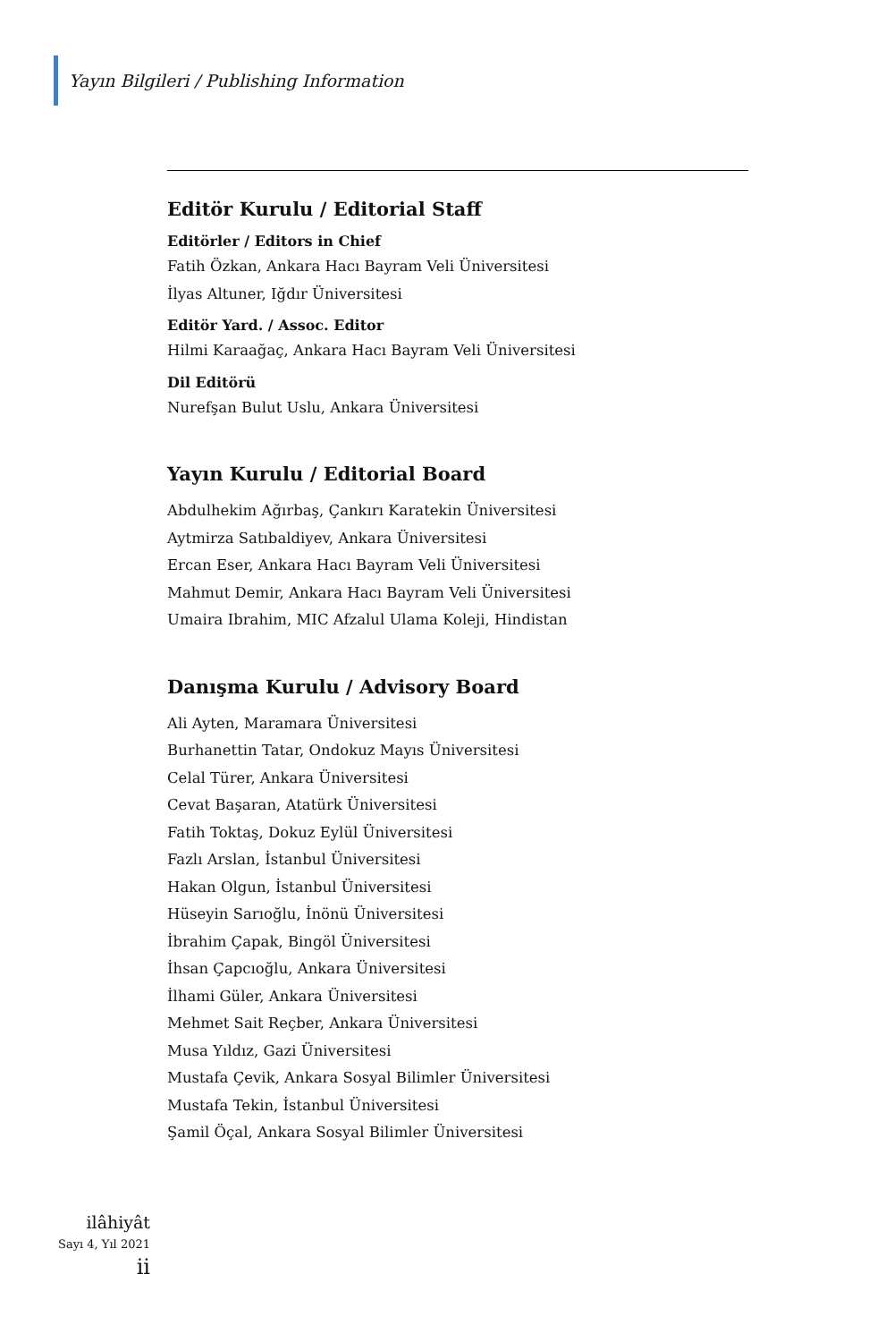Yayın Bilgileri / Publishing Information
Editör Kurulu / Editorial Staff
Editörler / Editors in Chief
Fatih Özkan, Ankara Hacı Bayram Veli Üniversitesi
İlyas Altuner, Iğdır Üniversitesi
Editör Yard. / Assoc. Editor
Hilmi Karaağaç, Ankara Hacı Bayram Veli Üniversitesi
Dil Editörü
Nurefşan Bulut Uslu, Ankara Üniversitesi
Yayın Kurulu / Editorial Board
Abdulhekim Ağırbaş, Çankırı Karatekin Üniversitesi
Aytmirza Satıbaldiyev, Ankara Üniversitesi
Ercan Eser, Ankara Hacı Bayram Veli Üniversitesi
Mahmut Demir, Ankara Hacı Bayram Veli Üniversitesi
Umaira Ibrahim, MIC Afzalul Ulama Koleji, Hindistan
Danışma Kurulu / Advisory Board
Ali Ayten, Maramara Üniversitesi
Burhanettin Tatar, Ondokuz Mayıs Üniversitesi
Celal Türer, Ankara Üniversitesi
Cevat Başaran, Atatürk Üniversitesi
Fatih Toktaş, Dokuz Eylül Üniversitesi
Fazlı Arslan, İstanbul Üniversitesi
Hakan Olgun, İstanbul Üniversitesi
Hüseyin Sarıoğlu, İnönü Üniversitesi
İbrahim Çapak, Bingöl Üniversitesi
İhsan Çapcıoğlu, Ankara Üniversitesi
İlhami Güler, Ankara Üniversitesi
Mehmet Sait Reçber, Ankara Üniversitesi
Musa Yıldız, Gazi Üniversitesi
Mustafa Çevik, Ankara Sosyal Bilimler Üniversitesi
Mustafa Tekin, İstanbul Üniversitesi
Şamil Öçal, Ankara Sosyal Bilimler Üniversitesi
ilâhiyât
Sayı 4, Yıl 2021
ii